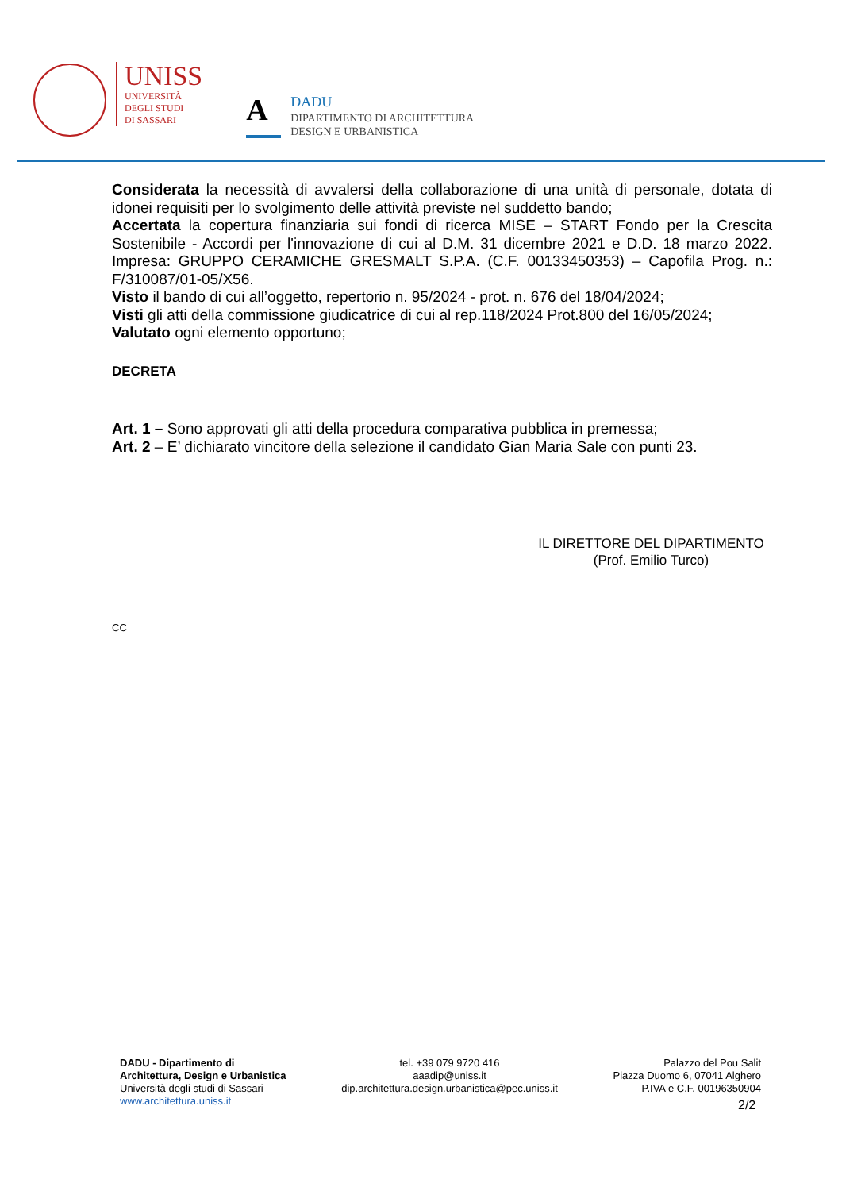UNISS
UNIVERSITÀ
DEGLI STUDI
DI SASSARI
A
DADU
DIPARTIMENTO DI ARCHITETTURA
DESIGN E URBANISTICA
Considerata la necessità di avvalersi della collaborazione di una unità di personale, dotata di idonei requisiti per lo svolgimento delle attività previste nel suddetto bando;
Accertata la copertura finanziaria sui fondi di ricerca MISE – START Fondo per la Crescita Sostenibile - Accordi per l'innovazione di cui al D.M. 31 dicembre 2021 e D.D. 18 marzo 2022. Impresa: GRUPPO CERAMICHE GRESMALT S.P.A. (C.F. 00133450353) – Capofila Prog. n.: F/310087/01-05/X56.
Visto il bando di cui all’oggetto, repertorio n. 95/2024 - prot. n. 676 del 18/04/2024;
Visti gli atti della commissione giudicatrice di cui al rep.118/2024 Prot.800 del 16/05/2024;
Valutato ogni elemento opportuno;
DECRETA
Art. 1 – Sono approvati gli atti della procedura comparativa pubblica in premessa;
Art. 2 – E’ dichiarato vincitore della selezione il candidato Gian Maria Sale con punti 23.
IL DIRETTORE DEL DIPARTIMENTO
(Prof. Emilio Turco)
CC
DADU - Dipartimento di
Architettura, Design e Urbanistica
Università degli studi di Sassari
www.architettura.uniss.it
tel. +39 079 9720 416
aaadip@uniss.it
dip.architettura.design.urbanistica@pec.uniss.it
Palazzo del Pou Salit
Piazza Duomo 6, 07041 Alghero
P.IVA e C.F. 00196350904
2/2